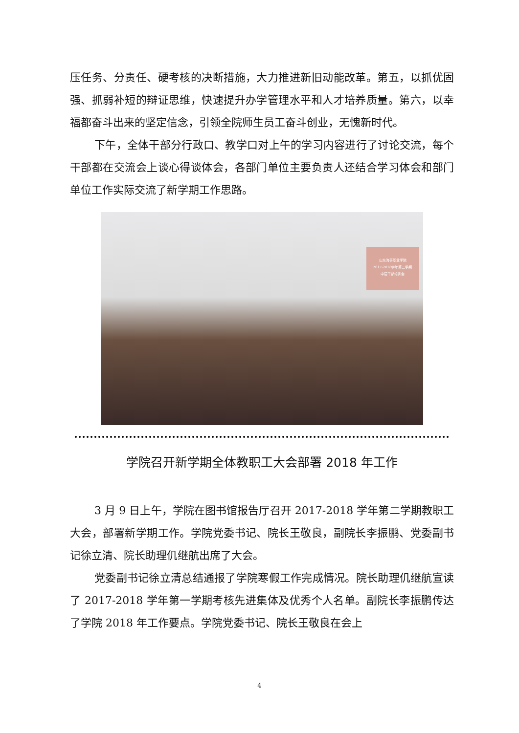压任务、分责任、硬考核的决断措施，大力推进新旧动能改革。第五，以抓优固强、抓弱补短的辩证思维，快速提升办学管理水平和人才培养质量。第六，以幸福都奋斗出来的坚定信念，引领全院师生员工奋斗创业，无愧新时代。
下午，全体干部分行政口、教学口对上午的学习内容进行了讨论交流，每个干部都在交流会上谈心得谈体会，各部门单位主要负责人还结合学习体会和部门单位工作实际交流了新学期工作思路。
山东海事职业学院
2017-2018学年第二学期
中层干部培训会
学院召开新学期全体教职工大会部署 2018 年工作
3 月 9 日上午，学院在图书馆报告厅召开 2017-2018 学年第二学期教职工大会，部署新学期工作。学院党委书记、院长王敬良，副院长李振鹏、党委副书记徐立清、院长助理仉继航出席了大会。
党委副书记徐立清总结通报了学院寒假工作完成情况。院长助理仉继航宣读了 2017-2018 学年第一学期考核先进集体及优秀个人名单。副院长李振鹏传达了学院 2018 年工作要点。学院党委书记、院长王敬良在会上
4